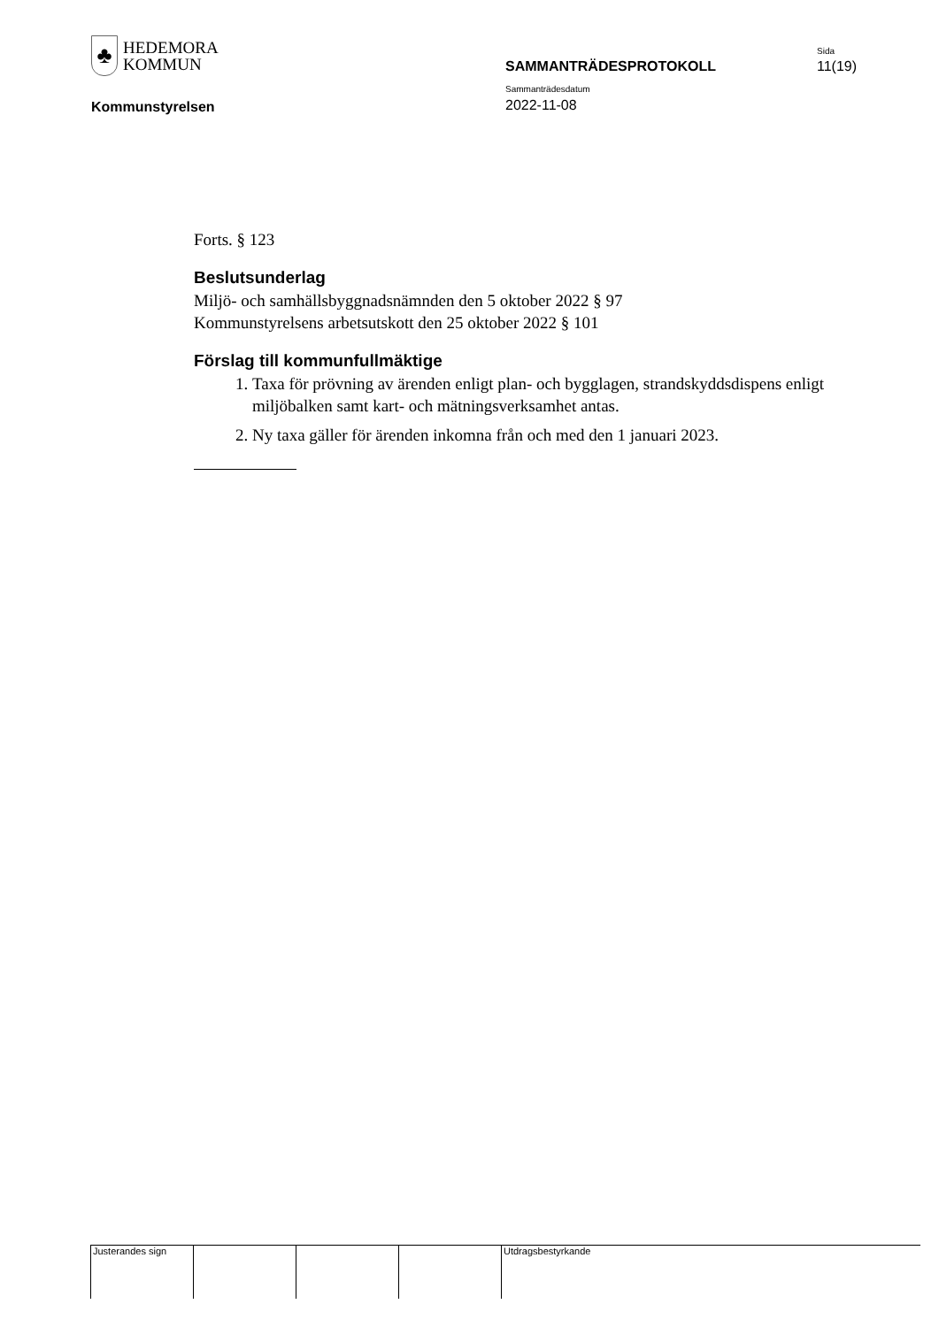♣
HEDEMORA
KOMMUN
Sida
SAMMANTRÄDESPROTOKOLL 11(19)
Sammanträdesdatum
Kommunstyrelsen 2022-11-08
Forts. § 123
Beslutsunderlag
Miljö- och samhällsbyggnadsnämnden den 5 oktober 2022 § 97
Kommunstyrelsens arbetsutskott den 25 oktober 2022 § 101
Förslag till kommunfullmäktige
1. Taxa för prövning av ärenden enligt plan- och bygglagen, strandskyddsdispens enligt miljöbalken samt kart- och mätningsverksamhet antas.
2. Ny taxa gäller för ärenden inkomna från och med den 1 januari 2023.
Justerandes sign Utdragsbestyrkande